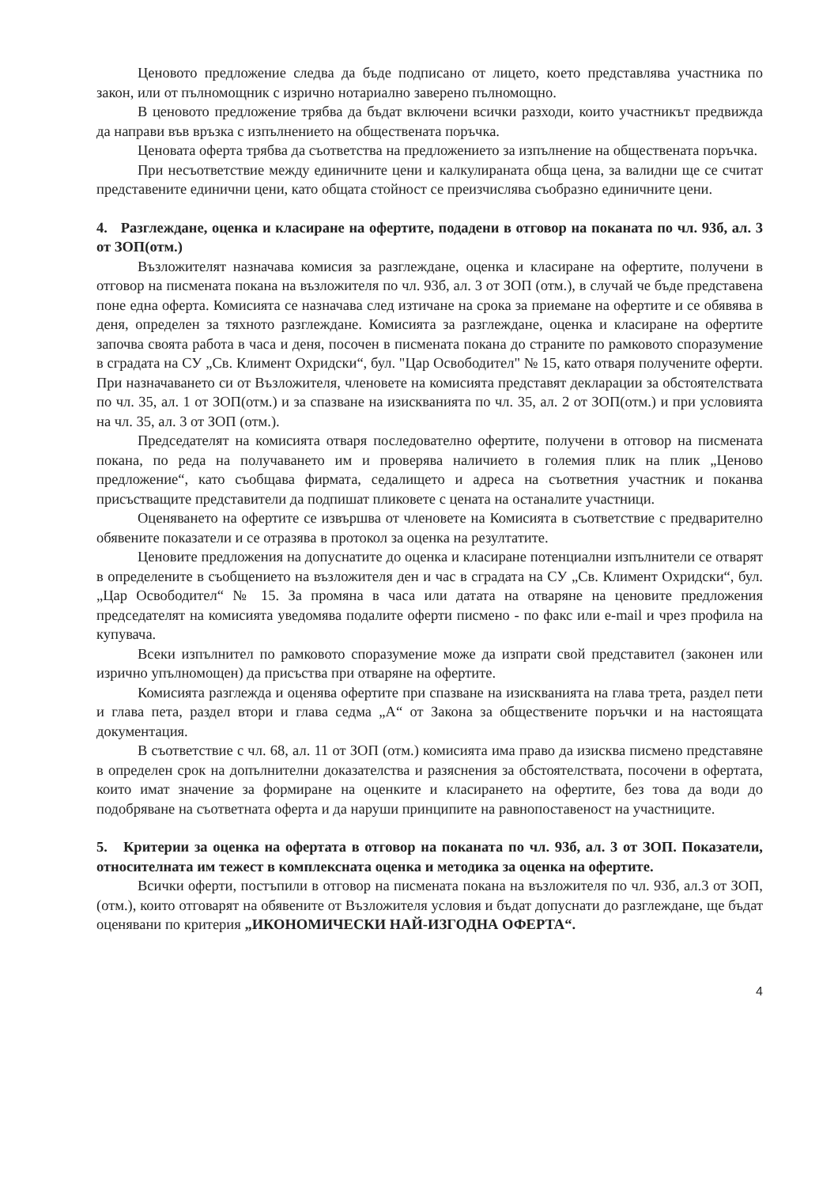Ценовото предложение следва да бъде подписано от лицето, което представлява участника по закон, или от пълномощник с изрично нотариално заверено пълномощно.
В ценовото предложение трябва да бъдат включени всички разходи, които участникът предвижда да направи във връзка с изпълнението на обществената поръчка.
Ценовата оферта трябва да съответства на предложението за изпълнение на обществената поръчка.
При несъответствие между единичните цени и калкулираната обща цена, за валидни ще се считат представените единични цени, като общата стойност се преизчислява съобразно единичните цени.
4. Разглеждане, оценка и класиране на офертите, подадени в отговор на поканата по чл. 93б, ал. 3 от ЗОП(отм.)
Възложителят назначава комисия за разглеждане, оценка и класиране на офертите, получени в отговор на писмената покана на възложителя по чл. 93б, ал. 3 от ЗОП (отм.), в случай че бъде представена поне една оферта. Комисията се назначава след изтичане на срока за приемане на офертите и се обявява в деня, определен за тяхното разглеждане. Комисията за разглеждане, оценка и класиране на офертите започва своята работа в часа и деня, посочен в писмената покана до страните по рамковото споразумение в сградата на СУ „Св. Климент Охридски“, бул. "Цар Освободител" № 15, като отваря получените оферти. При назначаването си от Възложителя, членовете на комисията представят декларации за обстоятелствата по чл. 35, ал. 1 от ЗОП(отм.) и за спазване на изискванията по чл. 35, ал. 2 от ЗОП(отм.) и при условията на чл. 35, ал. 3 от ЗОП (отм.).
Председателят на комисията отваря последователно офертите, получени в отговор на писмената покана, по реда на получаването им и проверява наличието в големия плик на плик „Ценово предложение“, като съобщава фирмата, седалището и адреса на съответния участник и поканва присъстващите представители да подпишат пликовете с цената на останалите участници.
Оценяването на офертите се извършва от членовете на Комисията в съответствие с предварително обявените показатели и се отразява в протокол за оценка на резултатите.
Ценовите предложения на допуснатите до оценка и класиране потенциални изпълнители се отварят в определените в съобщението на възложителя ден и час в сградата на СУ „Св. Климент Охридски“, бул. „Цар Освободител“ № 15. За промяна в часа или датата на отваряне на ценовите предложения председателят на комисията уведомява подалите оферти писмено - по факс или e-mail и чрез профила на купувача.
Всеки изпълнител по рамковото споразумение може да изпрати свой представител (законен или изрично упълномощен) да присъства при отваряне на офертите.
Комисията разглежда и оценява офертите при спазване на изискванията на глава трета, раздел пети и глава пета, раздел втори и глава седма „А“ от Закона за обществените поръчки и на настоящата документация.
В съответствие с чл. 68, ал. 11 от ЗОП (отм.) комисията има право да изисква писмено представяне в определен срок на допълнителни доказателства и разяснения за обстоятелствата, посочени в офертата, които имат значение за формиране на оценките и класирането на офертите, без това да води до подобряване на съответната оферта и да наруши принципите на равнопоставеност на участниците.
5. Критерии за оценка на офертата в отговор на поканата по чл. 93б, ал. 3 от ЗОП. Показатели, относителната им тежест в комплексната оценка и методика за оценка на офертите.
Всички оферти, постъпили в отговор на писмената покана на възложителя по чл. 93б, ал.3 от ЗОП, (отм.), които отговарят на обявените от Възложителя условия и бъдат допуснати до разглеждане, ще бъдат оценявани по критерия „ИКОНОМИЧЕСКИ НАЙ-ИЗГОДНА ОФЕРТА“.
4